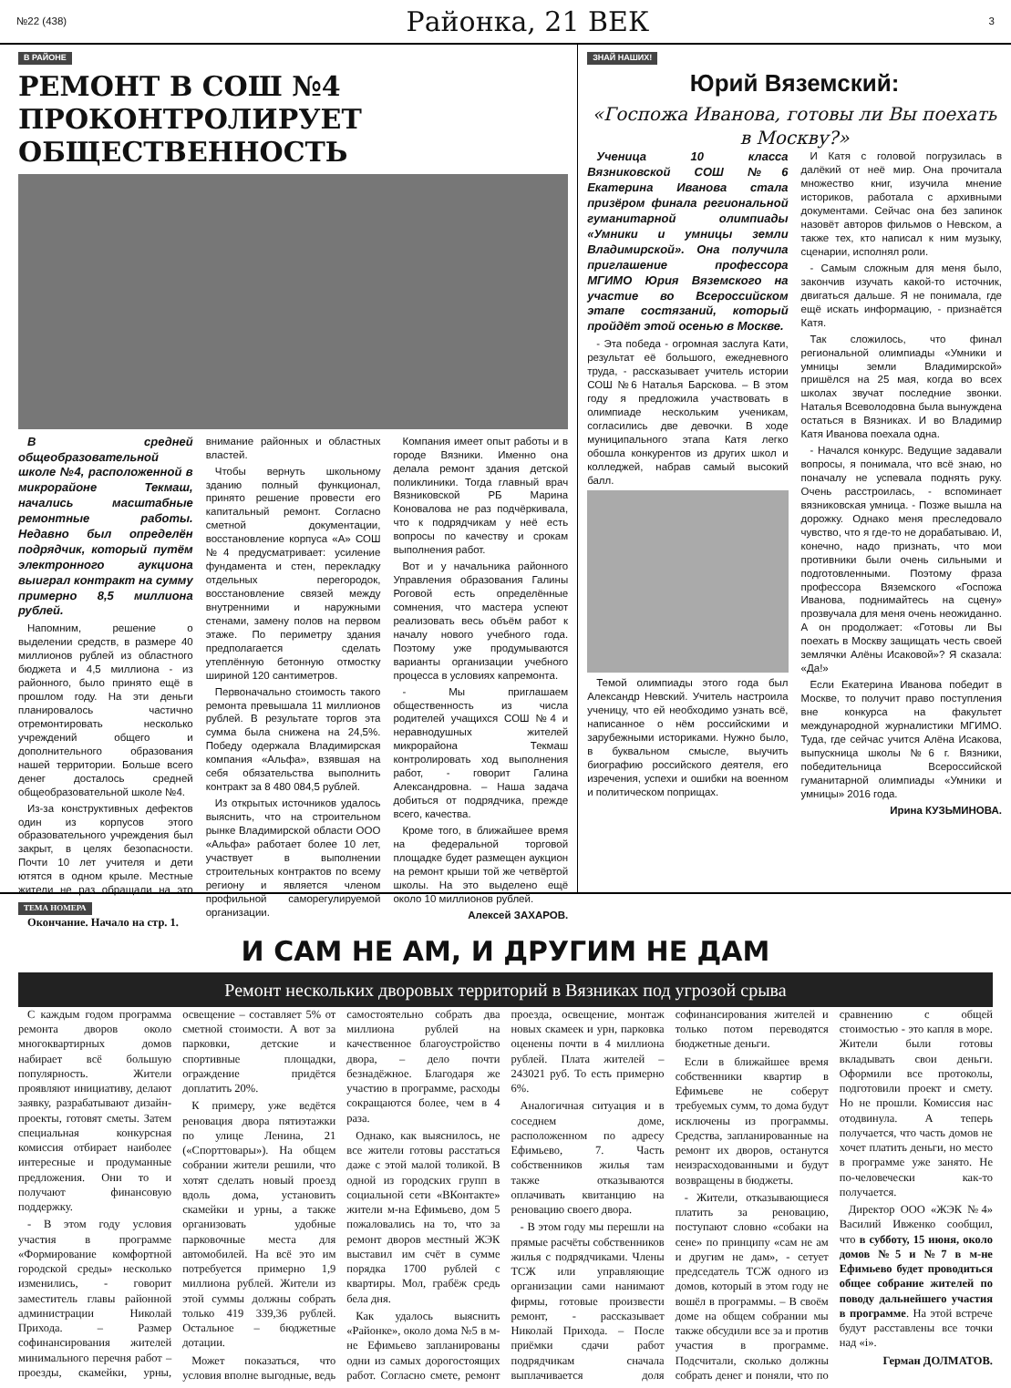№22 (438) Районка, 21 ВЕК 3
В РАЙОНЕ
РЕМОНТ В СОШ №4 ПРОКОНТРОЛИРУЕТ ОБЩЕСТВЕННОСТЬ
В средней общеобразовательной школе №4, расположенной в микрорайоне Текмаш, начались масштабные ремонтные работы. Недавно был определён подрядчик, который путём электронного аукциона выиграл контракт на сумму примерно 8,5 миллиона рублей.
Напомним, решение о выделении средств, в размере 40 миллионов рублей из областного бюджета и 4,5 миллиона - из районного, было принято ещё в прошлом году. На эти деньги планировалось частично отремонтировать несколько учреждений общего и дополнительного образования нашей территории. Больше всего денег досталось средней общеобразовательной школе №4.
Из-за конструктивных дефектов один из корпусов этого образовательного учреждения был закрыт, в целях безопасности. Почти 10 лет учителя и дети ютятся в одном крыле. Местные жители не раз обращали на это внимание районных и областных властей.
Чтобы вернуть школьному зданию полный функционал, принято решение провести его капитальный ремонт. Согласно сметной документации, восстановление корпуса «А» СОШ №4 предусматривает: усиление фундамента и стен, перекладку отдельных перегородок, восстановление связей между внутренними и наружными стенами, замену полов на первом этаже. По периметру здания предполагается сделать утеплённую бетонную отмостку шириной 120 сантиметров.
Первоначально стоимость такого ремонта превышала 11 миллионов рублей. В результате торгов эта сумма была снижена на 24,5%. Победу одержала Владимирская компания «Альфа», взявшая на себя обязательства выполнить контракт за 8 480 084,5 рублей.
Из открытых источников удалось выяснить, что на строительном рынке Владимирской области ООО «Альфа» работает более 10 лет, участвует в выполнении строительных контрактов по всему региону и является членом профильной саморегулируемой организации.
Компания имеет опыт работы и в городе Вязники. Именно она делала ремонт здания детской поликлиники. Тогда главный врач Вязниковской РБ Марина Коновалова не раз подчёркивала, что к подрядчикам у неё есть вопросы по качеству и срокам выполнения работ.
Вот и у начальника районного Управления образования Галины Роговой есть определённые сомнения, что мастера успеют реализовать весь объём работ к началу нового учебного года. Поэтому уже продумываются варианты организации учебного процесса в условиях капремонта.
- Мы приглашаем общественность из числа родителей учащихся СОШ №4 и неравнодушных жителей микрорайона Текмаш контролировать ход выполнения работ, - говорит Галина Александровна. – Наша задача добиться от подрядчика, прежде всего, качества.
Кроме того, в ближайшее время на федеральной торговой площадке будет размещен аукцион на ремонт крыши той же четвёртой школы. На это выделено ещё около 10 миллионов рублей.
Алексей ЗАХАРОВ.
ЗНАЙ НАШИХ!
Юрий Вяземский:
«Госпожа Иванова, готовы ли Вы поехать в Москву?»
Ученица 10 класса Вязниковской СОШ №6 Екатерина Иванова стала призёром финала региональной гуманитарной олимпиады «Умники и умницы земли Владимирской». Она получила приглашение профессора МГИМО Юрия Вяземского на участие во Всероссийском этапе состязаний, который пройдёт этой осенью в Москве.
- Эта победа - огромная заслуга Кати, результат её большого, ежедневного труда, - рассказывает учитель истории СОШ №6 Наталья Барскова. – В этом году я предложила участвовать в олимпиаде нескольким ученикам, согласились две девочки. В ходе муниципального этапа Катя легко обошла конкурентов из других школ и колледжей, набрав самый высокий балл.
Темой олимпиады этого года был Александр Невский. Учитель настроила ученицу, что ей необходимо узнать всё, написанное о нём российскими и зарубежными историками. Нужно было, в буквальном смысле, выучить биографию российского деятеля, его изречения, успехи и ошибки на военном и политическом поприщах.
И Катя с головой погрузилась в далёкий от неё мир. Она прочитала множество книг, изучила мнение историков, работала с архивными документами. Сейчас она без запинок назовёт авторов фильмов о Невском, а также тех, кто написал к ним музыку, сценарии, исполнял роли.
- Самым сложным для меня было, закончив изучать какой-то источник, двигаться дальше. Я не понимала, где ещё искать информацию, - признаётся Катя.
Так сложилось, что финал региональной олимпиады «Умники и умницы земли Владимирской» пришёлся на 25 мая, когда во всех школах звучат последние звонки. Наталья Всеволодовна была вынуждена остаться в Вязниках. И во Владимир Катя Иванова поехала одна.
- Начался конкурс. Ведущие задавали вопросы, я понимала, что всё знаю, но поначалу не успевала поднять руку. Очень расстроилась, - вспоминает вязниковская умница. - Позже вышла на дорожку. Однако меня преследовало чувство, что я где-то не дорабатываю. И, конечно, надо признать, что мои противники были очень сильными и подготовленными. Поэтому фраза профессора Вяземского «Госпожа Иванова, поднимайтесь на сцену» прозвучала для меня очень неожиданно. А он продолжает: «Готовы ли Вы поехать в Москву защищать честь своей землячки Алёны Исаковой»? Я сказала: «Да!»
Если Екатерина Иванова победит в Москве, то получит право поступления вне конкурса на факультет международной журналистики МГИМО. Туда, где сейчас учится Алёна Исакова, выпускница школы №6 г. Вязники, победительница Всероссийской гуманитарной олимпиады «Умники и умницы» 2016 года.
Ирина КУЗЬМИНОВА.
ТЕМА НОМЕРА
Окончание. Начало на стр. 1.
И САМ НЕ АМ, И ДРУГИМ НЕ ДАМ
Ремонт нескольких дворовых территорий в Вязниках под угрозой срыва
С каждым годом программа ремонта дворов около многоквартирных домов набирает всё большую популярность. Жители проявляют инициативу, делают заявку, разрабатывают дизайн-проекты, готовят сметы. Затем специальная конкурсная комиссия отбирает наиболее интересные и продуманные предложения. Они то и получают финансовую поддержку.
- В этом году условия участия в программе «Формирование комфортной городской среды» несколько изменились, - говорит заместитель главы районной администрации Николай Прихода. – Размер софинансирования жителей минимального перечня работ – проезды, скамейки, урны, освещение – составляет 5% от сметной стоимости. А вот за парковки, детские и спортивные площадки, ограждение придётся доплатить 20%.
К примеру, уже ведётся реновация двора пятиэтажки по улице Ленина, 21 («Спорттовары»). На общем собрании жители решили, что хотят сделать новый проезд вдоль дома, установить скамейки и урны, а также организовать удобные парковочные места для автомобилей. На всё это им потребуется примерно 1,9 миллиона рублей. Жители из этой суммы должны собрать только 419 339,36 рублей. Остальное – бюджетные дотации.
Может показаться, что условия вполне выгодные, ведь самостоятельно собрать два миллиона рублей на качественное благоустройство двора, – дело почти безнадёжное. Благодаря же участию в программе, расходы сокращаются более, чем в 4 раза.
Однако, как выяснилось, не все жители готовы расстаться даже с этой малой толикой. В одной из городских групп в социальной сети «ВКонтакте» жители м-на Ефимьево, дом 5 пожаловались на то, что за ремонт дворов местный ЖЭК выставил им счёт в сумме порядка 1700 рублей с квартиры. Мол, грабёж средь бела дня.
Как удалось выяснить «Районке», около дома №5 в м-не Ефимьево запланированы одни из самых дорогостоящих работ. Согласно смете, ремонт проезда, освещение, монтаж новых скамеек и урн, парковка оценены почти в 4 миллиона рублей. Плата жителей – 243021 руб. То есть примерно 6%.
Аналогичная ситуация и в соседнем доме, расположенном по адресу Ефимьево, 7. Часть собственников жилья там также отказываются оплачивать квитанцию на реновацию своего двора.
- В этом году мы перешли на прямые расчёты собственников жилья с подрядчиками. Члены ТСЖ или управляющие организации сами нанимают фирмы, готовые произвести ремонт, - рассказывает Николай Прихода. – После приёмки сдачи работ подрядчикам сначала выплачивается доля софинансирования жителей и только потом переводятся бюджетные деньги.
Если в ближайшее время собственники квартир в Ефимьеве не соберут требуемых сумм, то дома будут исключены из программы. Средства, запланированные на ремонт их дворов, останутся неизрасходованными и будут возвращены в бюджеты.
- Жители, отказывающиеся платить за реновацию, поступают словно «собаки на сене» по принципу «сам не ам и другим не дам», - сетует председатель ТСЖ одного из домов, который в этом году не вошёл в программы. – В своём доме на общем собрании мы также обсудили все за и против участия в программе. Подсчитали, сколько должны собрать денег и поняли, что по сравнению с общей стоимостью - это капля в море. Жители были готовы вкладывать свои деньги. Оформили все протоколы, подготовили проект и смету. Но не прошли. Комиссия нас отодвинула. А теперь получается, что часть домов не хочет платить деньги, но место в программе уже занято. Не по-человечески как-то получается.
Директор ООО «ЖЭК №4» Василий Ивженко сообщил, что в субботу, 15 июня, около домов №5 и №7 в м-не Ефимьево будет проводиться общее собрание жителей по поводу дальнейшего участия в программе. На этой встрече будут расставлены все точки над «i».
Герман ДОЛМАТОВ.